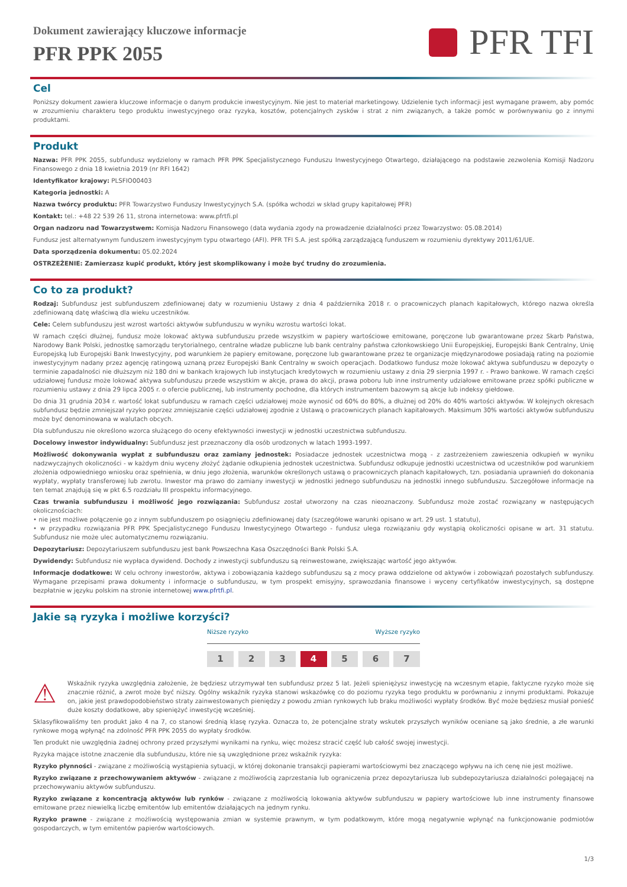Dokument zawierający kluczowe informacje
PFR PPK 2055
PFR TFI
Cel
Poniższy dokument zawiera kluczowe informacje o danym produkcie inwestycyjnym. Nie jest to materiał marketingowy. Udzielenie tych informacji jest wymagane prawem, aby pomóc w zrozumieniu charakteru tego produktu inwestycyjnego oraz ryzyka, kosztów, potencjalnych zysków i strat z nim związanych, a także pomóc w porównywaniu go z innymi produktami.
Produkt
Nazwa: PFR PPK 2055, subfundusz wydzielony w ramach PFR PPK Specjalistycznego Funduszu Inwestycyjnego Otwartego, działającego na podstawie zezwolenia Komisji Nadzoru Finansowego z dnia 18 kwietnia 2019 (nr RFI 1642)
Identyfikator krajowy: PLSFIO00403
Kategoria jednostki: A
Nazwa twórcy produktu: PFR Towarzystwo Funduszy Inwestycyjnych S.A. (spółka wchodzi w skład grupy kapitałowej PFR)
Kontakt: tel.: +48 22 539 26 11, strona internetowa: www.pfrtfi.pl
Organ nadzoru nad Towarzystwem: Komisja Nadzoru Finansowego (data wydania zgody na prowadzenie działalności przez Towarzystwo: 05.08.2014)
Fundusz jest alternatywnym funduszem inwestycyjnym typu otwartego (AFI). PFR TFI S.A. jest spółką zarządzającą funduszem w rozumieniu dyrektywy 2011/61/UE.
Data sporządzenia dokumentu: 05.02.2024
OSTRZEŻENIE: Zamierzasz kupić produkt, który jest skomplikowany i może być trudny do zrozumienia.
Co to za produkt?
Rodzaj: Subfundusz jest subfunduszem zdefiniowanej daty w rozumieniu Ustawy z dnia 4 października 2018 r. o pracowniczych planach kapitałowych, którego nazwa określa zdefiniowaną datę właściwą dla wieku uczestników.
Cele: Celem subfunduszu jest wzrost wartości aktywów subfunduszu w wyniku wzrostu wartości lokat.
W ramach części dłużnej, fundusz może lokować aktywa subfunduszu przede wszystkim w papiery wartościowe emitowane, poręczone lub gwarantowane przez Skarb Państwa, Narodowy Bank Polski, jednostkę samorządu terytorialnego, centralne władze publiczne lub bank centralny państwa członkowskiego Unii Europejskiej, Europejski Bank Centralny, Unię Europejską lub Europejski Bank Inwestycyjny, pod warunkiem że papiery emitowane, poręczone lub gwarantowane przez te organizacje międzynarodowe posiadają rating na poziomie inwestycyjnym nadany przez agencję ratingową uznaną przez Europejski Bank Centralny w swoich operacjach. Dodatkowo fundusz może lokować aktywa subfunduszu w depozyty o terminie zapadalności nie dłuższym niż 180 dni w bankach krajowych lub instytucjach kredytowych w rozumieniu ustawy z dnia 29 sierpnia 1997 r. - Prawo bankowe. W ramach części udziałowej fundusz może lokować aktywa subfunduszu przede wszystkim w akcje, prawa do akcji, prawa poboru lub inne instrumenty udziałowe emitowane przez spółki publiczne w rozumieniu ustawy z dnia 29 lipca 2005 r. o ofercie publicznej, lub instrumenty pochodne, dla których instrumentem bazowym są akcje lub indeksy giełdowe.
Do dnia 31 grudnia 2034 r. wartość lokat subfunduszu w ramach części udziałowej może wynosić od 60% do 80%, a dłużnej od 20% do 40% wartości aktywów. W kolejnych okresach subfundusz będzie zmniejszał ryzyko poprzez zmniejszanie części udziałowej zgodnie z Ustawą o pracowniczych planach kapitałowych. Maksimum 30% wartości aktywów subfunduszu może być denominowana w walutach obcych.
Dla subfunduszu nie określono wzorca służącego do oceny efektywności inwestycji w jednostki uczestnictwa subfunduszu.
Docelowy inwestor indywidualny: Subfundusz jest przeznaczony dla osób urodzonych w latach 1993-1997.
Możliwość dokonywania wypłat z subfunduszu oraz zamiany jednostek: Posiadacze jednostek uczestnictwa mogą - z zastrzeżeniem zawieszenia odkupień w wyniku nadzwyczajnych okoliczności - w każdym dniu wyceny złożyć żądanie odkupienia jednostek uczestnictwa. Subfundusz odkupuje jednostki uczestnictwa od uczestników pod warunkiem złożenia odpowiedniego wniosku oraz spełnienia, w dniu jego złożenia, warunków określonych ustawą o pracowniczych planach kapitałowych, tzn. posiadania uprawnień do dokonania wypłaty, wypłaty transferowej lub zwrotu. Inwestor ma prawo do zamiany inwestycji w jednostki jednego subfunduszu na jednostki innego subfunduszu. Szczegółowe informacje na ten temat znajdują się w pkt 6.5 rozdziału III prospektu informacyjnego.
Czas trwania subfunduszu i możliwość jego rozwiązania: Subfundusz został utworzony na czas nieoznaczony. Subfundusz może zostać rozwiązany w następujących okolicznościach:
• nie jest możliwe połączenie go z innym subfunduszem po osiągnięciu zdefiniowanej daty (szczegółowe warunki opisano w art. 29 ust. 1 statutu),
• w przypadku rozwiązania PFR PPK Specjalistycznego Funduszu Inwestycyjnego Otwartego - fundusz ulega rozwiązaniu gdy wystąpią okoliczności opisane w art. 31 statutu. Subfundusz nie może ulec automatycznemu rozwiązaniu.
Depozytariusz: Depozytariuszem subfunduszu jest bank Powszechna Kasa Oszczędności Bank Polski S.A.
Dywidendy: Subfundusz nie wypłaca dywidend. Dochody z inwestycji subfunduszu są reinwestowane, zwiększając wartość jego aktywów.
Informacje dodatkowe: W celu ochrony inwestorów, aktywa i zobowiązania każdego subfunduszu są z mocy prawa oddzielone od aktywów i zobowiązań pozostałych subfunduszy. Wymagane przepisami prawa dokumenty i informacje o subfunduszu, w tym prospekt emisyjny, sprawozdania finansowe i wyceny certyfikatów inwestycyjnych, są dostępne bezpłatnie w języku polskim na stronie internetowej www.pfrtfi.pl.
Jakie są ryzyka i możliwe korzyści?
Niższe ryzyko Wyższe ryzyko
1 2 3 4 5 6 7
⚠
Wskaźnik ryzyka uwzględnia założenie, że będziesz utrzymywał ten subfundusz przez 5 lat. Jeżeli spieniężysz inwestycję na wczesnym etapie, faktyczne ryzyko może się znacznie różnić, a zwrot może być niższy. Ogólny wskaźnik ryzyka stanowi wskazówkę co do poziomu ryzyka tego produktu w porównaniu z innymi produktami. Pokazuje on, jakie jest prawdopodobieństwo straty zainwestowanych pieniędzy z powodu zmian rynkowych lub braku możliwości wypłaty środków. Być może będziesz musiał ponieść duże koszty dodatkowe, aby spieniężyć inwestycję wcześniej.
Sklasyfikowaliśmy ten produkt jako 4 na 7, co stanowi średnią klasę ryzyka. Oznacza to, że potencjalne straty wskutek przyszłych wyników oceniane są jako średnie, a złe warunki rynkowe mogą wpłynąć na zdolność PFR PPK 2055 do wypłaty środków.
Ten produkt nie uwzględnia żadnej ochrony przed przyszłymi wynikami na rynku, więc możesz stracić część lub całość swojej inwestycji.
Ryzyka mające istotne znaczenie dla subfunduszu, które nie są uwzględnione przez wskaźnik ryzyka:
Ryzyko płynności - związane z możliwością wystąpienia sytuacji, w której dokonanie transakcji papierami wartościowymi bez znaczącego wpływu na ich cenę nie jest możliwe.
Ryzyko związane z przechowywaniem aktywów - związane z możliwością zaprzestania lub ograniczenia przez depozytariusza lub subdepozytariusza działalności polegającej na przechowywaniu aktywów subfunduszu.
Ryzyko związane z koncentracją aktywów lub rynków - związane z możliwością lokowania aktywów subfunduszu w papiery wartościowe lub inne instrumenty finansowe emitowane przez niewielką liczbę emitentów lub emitentów działających na jednym rynku.
Ryzyko prawne - związane z możliwością występowania zmian w systemie prawnym, w tym podatkowym, które mogą negatywnie wpłynąć na funkcjonowanie podmiotów gospodarczych, w tym emitentów papierów wartościowych.
1/3